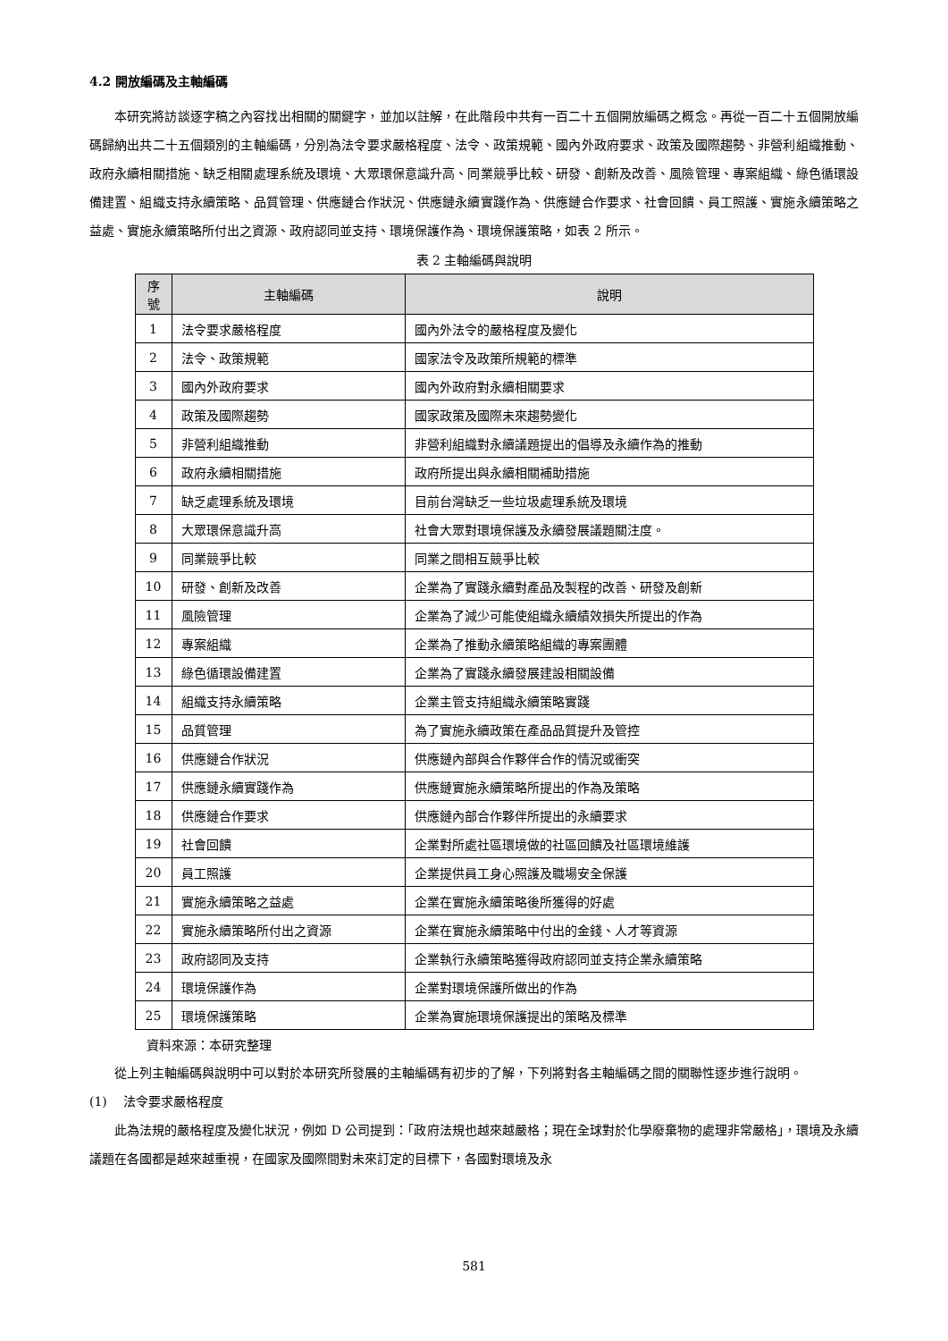4.2 開放編碼及主軸編碼
本研究將訪談逐字稿之內容找出相關的關鍵字，並加以註解，在此階段中共有一百二十五個開放編碼之概念。再從一百二十五個開放編碼歸納出共二十五個類別的主軸編碼，分別為法令要求嚴格程度、法令、政策規範、國內外政府要求、政策及國際趨勢、非營利組織推動、政府永續相關措施、缺乏相關處理系統及環境、大眾環保意識升高、同業競爭比較、研發、創新及改善、風險管理、專案組織、綠色循環設備建置、組織支持永續策略、品質管理、供應鏈合作狀況、供應鏈永續實踐作為、供應鏈合作要求、社會回饋、員工照護、實施永續策略之益處、實施永續策略所付出之資源、政府認同並支持、環境保護作為、環境保護策略，如表 2 所示。
表 2 主軸編碼與說明
| 序 號 | 主軸編碼 | 說明 |
| --- | --- | --- |
| 1 | 法令要求嚴格程度 | 國內外法令的嚴格程度及變化 |
| 2 | 法令、政策規範 | 國家法令及政策所規範的標準 |
| 3 | 國內外政府要求 | 國內外政府對永續相關要求 |
| 4 | 政策及國際趨勢 | 國家政策及國際未來趨勢變化 |
| 5 | 非營利組織推動 | 非營利組織對永續議題提出的倡導及永續作為的推動 |
| 6 | 政府永續相關措施 | 政府所提出與永續相關補助措施 |
| 7 | 缺乏處理系統及環境 | 目前台灣缺乏一些垃圾處理系統及環境 |
| 8 | 大眾環保意識升高 | 社會大眾對環境保護及永續發展議題關注度。 |
| 9 | 同業競爭比較 | 同業之間相互競爭比較 |
| 10 | 研發、創新及改善 | 企業為了實踐永續對產品及製程的改善、研發及創新 |
| 11 | 風險管理 | 企業為了減少可能使組織永續績效損失所提出的作為 |
| 12 | 專案組織 | 企業為了推動永續策略組織的專案團體 |
| 13 | 綠色循環設備建置 | 企業為了實踐永續發展建設相關設備 |
| 14 | 組織支持永續策略 | 企業主管支持組織永續策略實踐 |
| 15 | 品質管理 | 為了實施永續政策在產品品質提升及管控 |
| 16 | 供應鏈合作狀況 | 供應鏈內部與合作夥伴合作的情況或衝突 |
| 17 | 供應鏈永續實踐作為 | 供應鏈實施永續策略所提出的作為及策略 |
| 18 | 供應鏈合作要求 | 供應鏈內部合作夥伴所提出的永續要求 |
| 19 | 社會回饋 | 企業對所處社區環境做的社區回饋及社區環境維護 |
| 20 | 員工照護 | 企業提供員工身心照護及職場安全保護 |
| 21 | 實施永續策略之益處 | 企業在實施永續策略後所獲得的好處 |
| 22 | 實施永續策略所付出之資源 | 企業在實施永續策略中付出的金錢、人才等資源 |
| 23 | 政府認同及支持 | 企業執行永續策略獲得政府認同並支持企業永續策略 |
| 24 | 環境保護作為 | 企業對環境保護所做出的作為 |
| 25 | 環境保護策略 | 企業為實施環境保護提出的策略及標準 |
資料來源：本研究整理
從上列主軸編碼與說明中可以對於本研究所發展的主軸編碼有初步的了解，下列將對各主軸編碼之間的關聯性逐步進行說明。
(1) 法令要求嚴格程度
此為法規的嚴格程度及變化狀況，例如 D 公司提到：「政府法規也越來越嚴格；現在全球對於化學廢棄物的處理非常嚴格」，環境及永續議題在各國都是越來越重視，在國家及國際間對未來訂定的目標下，各國對環境及永
581